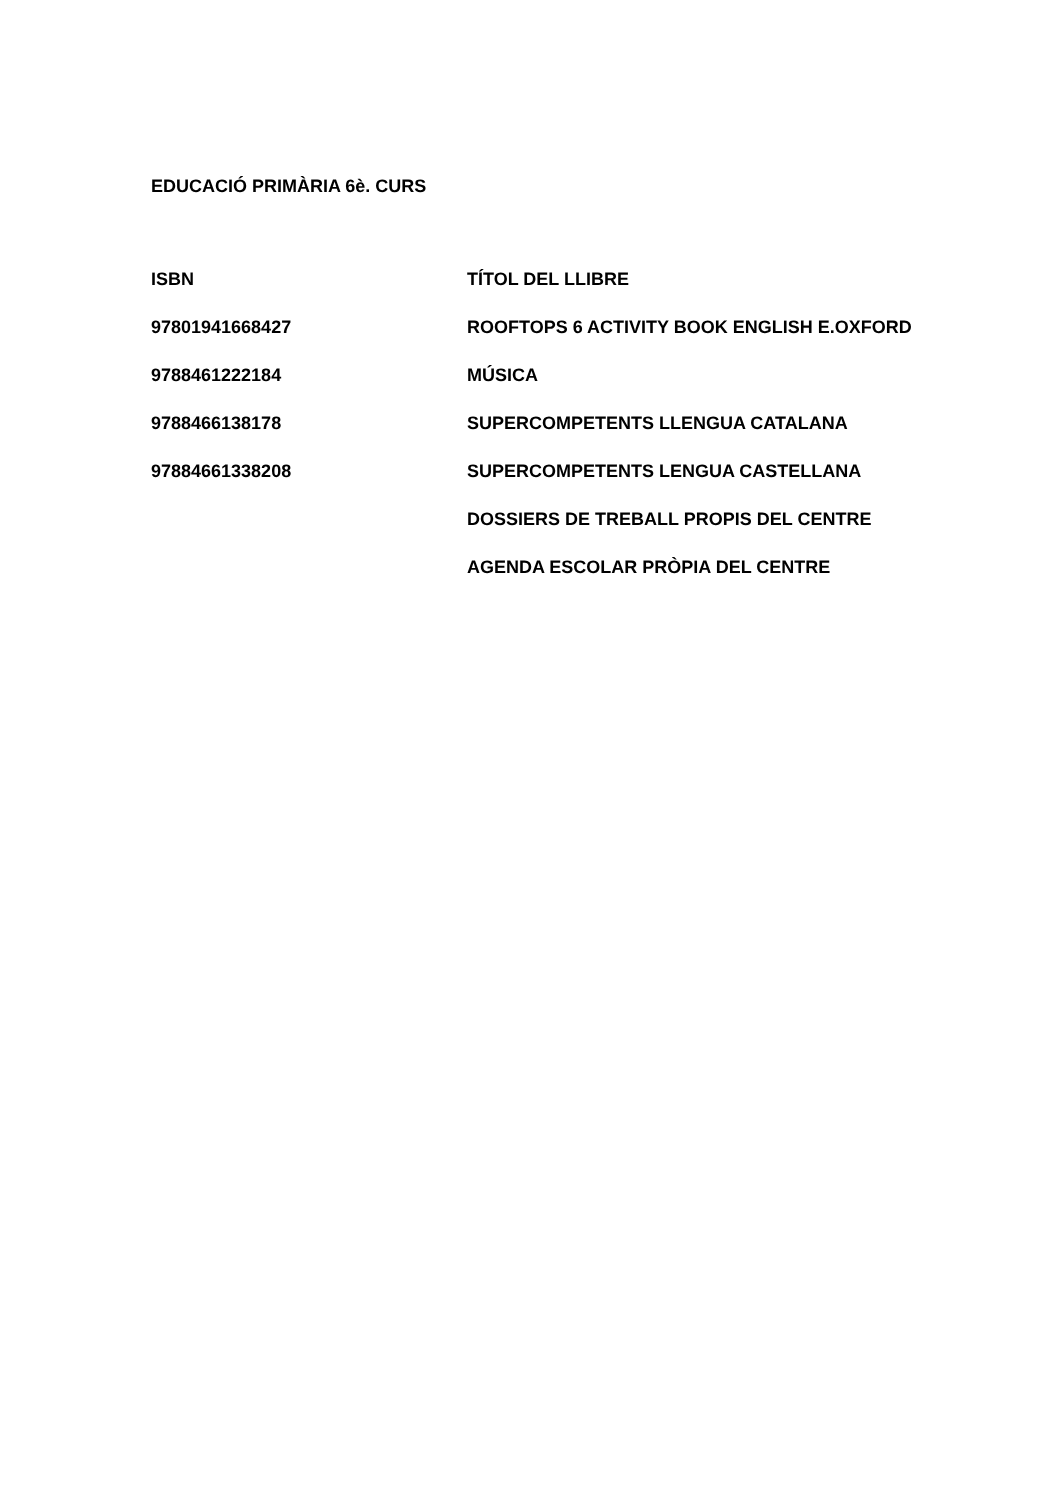EDUCACIÓ PRIMÀRIA 6è. CURS
| ISBN | TÍTOL DEL LLIBRE |
| --- | --- |
| 97801941668427 | ROOFTOPS 6 ACTIVITY BOOK ENGLISH E.OXFORD |
| 9788461222184 | MÚSICA |
| 9788466138178 | SUPERCOMPETENTS LLENGUA CATALANA |
| 97884661338208 | SUPERCOMPETENTS LENGUA CASTELLANA |
| | DOSSIERS DE TREBALL PROPIS DEL CENTRE |
| | AGENDA ESCOLAR PRÒPIA DEL CENTRE |